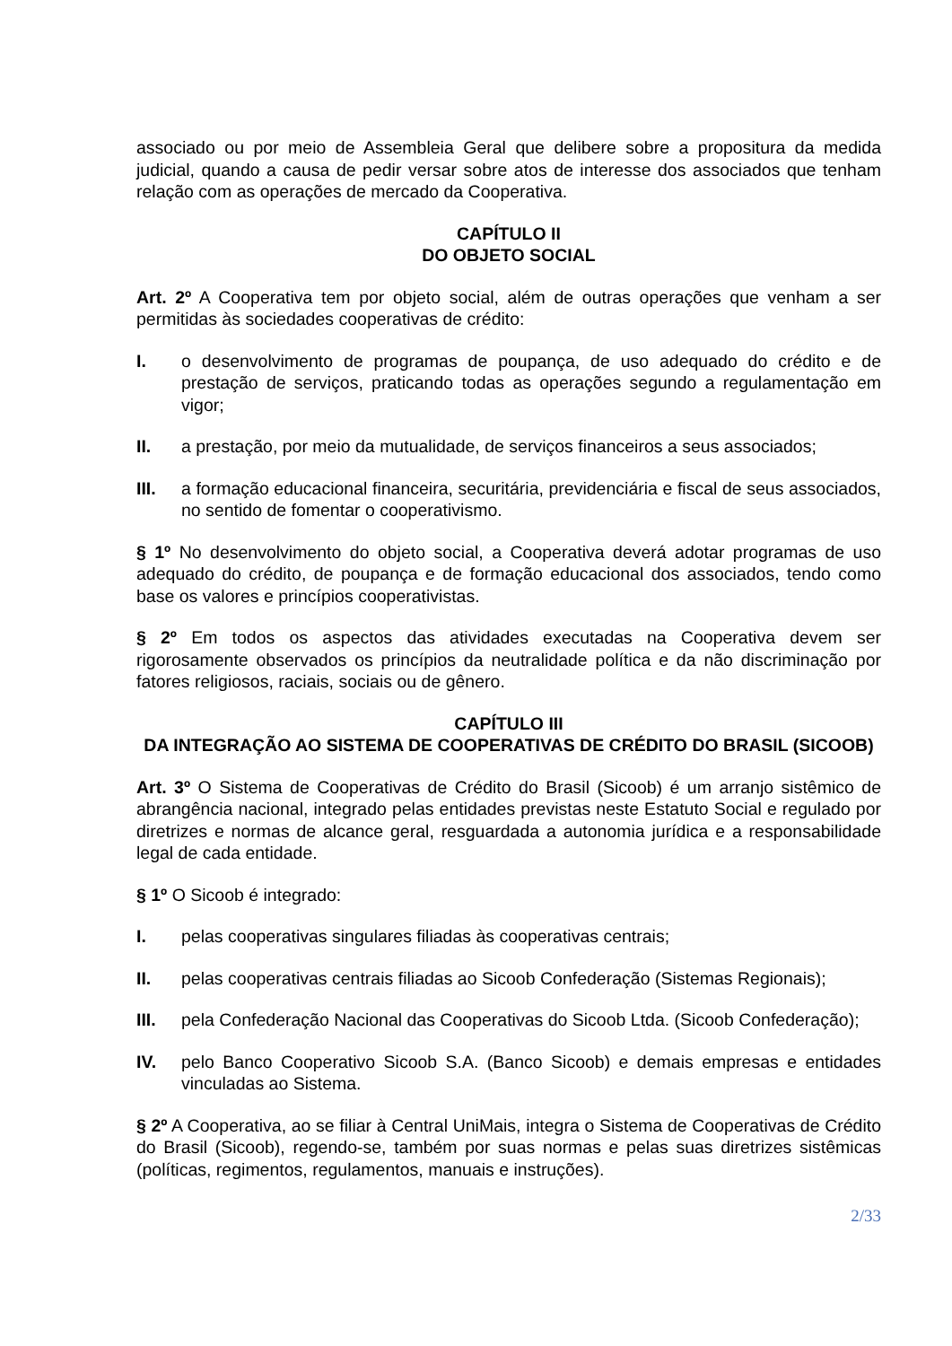associado ou por meio de Assembleia Geral que delibere sobre a propositura da medida judicial, quando a causa de pedir versar sobre atos de interesse dos associados que tenham relação com as operações de mercado da Cooperativa.
CAPÍTULO II
DO OBJETO SOCIAL
Art. 2º A Cooperativa tem por objeto social, além de outras operações que venham a ser permitidas às sociedades cooperativas de crédito:
I. o desenvolvimento de programas de poupança, de uso adequado do crédito e de prestação de serviços, praticando todas as operações segundo a regulamentação em vigor;
II. a prestação, por meio da mutualidade, de serviços financeiros a seus associados;
III. a formação educacional financeira, securitária, previdenciária e fiscal de seus associados, no sentido de fomentar o cooperativismo.
§ 1º No desenvolvimento do objeto social, a Cooperativa deverá adotar programas de uso adequado do crédito, de poupança e de formação educacional dos associados, tendo como base os valores e princípios cooperativistas.
§ 2º Em todos os aspectos das atividades executadas na Cooperativa devem ser rigorosamente observados os princípios da neutralidade política e da não discriminação por fatores religiosos, raciais, sociais ou de gênero.
CAPÍTULO III
DA INTEGRAÇÃO AO SISTEMA DE COOPERATIVAS DE CRÉDITO DO BRASIL (SICOOB)
Art. 3º O Sistema de Cooperativas de Crédito do Brasil (Sicoob) é um arranjo sistêmico de abrangência nacional, integrado pelas entidades previstas neste Estatuto Social e regulado por diretrizes e normas de alcance geral, resguardada a autonomia jurídica e a responsabilidade legal de cada entidade.
§ 1º O Sicoob é integrado:
I. pelas cooperativas singulares filiadas às cooperativas centrais;
II. pelas cooperativas centrais filiadas ao Sicoob Confederação (Sistemas Regionais);
III. pela Confederação Nacional das Cooperativas do Sicoob Ltda. (Sicoob Confederação);
IV. pelo Banco Cooperativo Sicoob S.A. (Banco Sicoob) e demais empresas e entidades vinculadas ao Sistema.
§ 2º A Cooperativa, ao se filiar à Central UniMais, integra o Sistema de Cooperativas de Crédito do Brasil (Sicoob), regendo-se, também por suas normas e pelas suas diretrizes sistêmicas (políticas, regimentos, regulamentos, manuais e instruções).
2/33